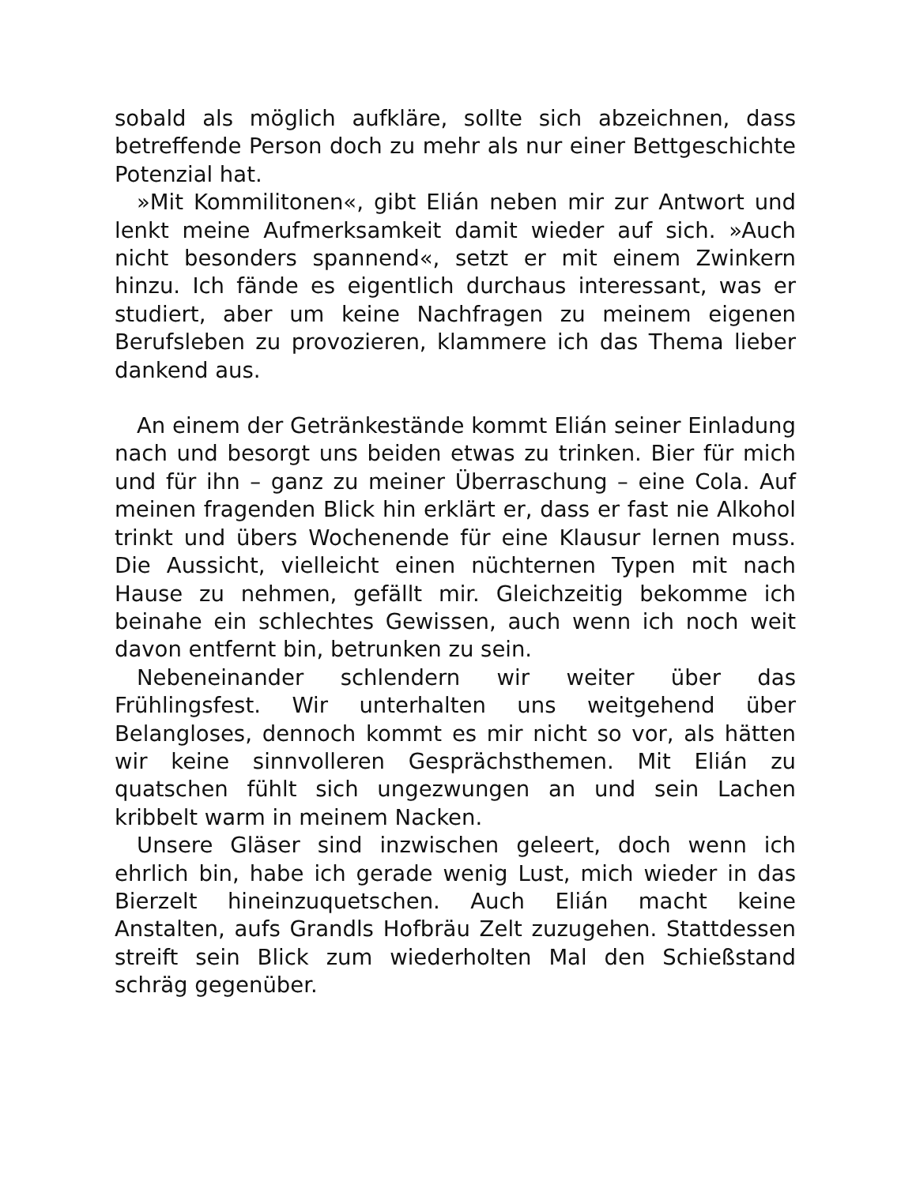sobald als möglich aufkläre, sollte sich abzeichnen, dass betreffende Person doch zu mehr als nur einer Bettgeschichte Potenzial hat.
»Mit Kommilitonen«, gibt Elián neben mir zur Antwort und lenkt meine Aufmerksamkeit damit wieder auf sich. »Auch nicht besonders spannend«, setzt er mit einem Zwinkern hinzu. Ich fände es eigentlich durchaus interessant, was er studiert, aber um keine Nachfragen zu meinem eigenen Berufsleben zu provozieren, klammere ich das Thema lieber dankend aus.
An einem der Getränkestände kommt Elián seiner Einladung nach und besorgt uns beiden etwas zu trinken. Bier für mich und für ihn – ganz zu meiner Überraschung – eine Cola. Auf meinen fragenden Blick hin erklärt er, dass er fast nie Alkohol trinkt und übers Wochenende für eine Klausur lernen muss. Die Aussicht, vielleicht einen nüchternen Typen mit nach Hause zu nehmen, gefällt mir. Gleichzeitig bekomme ich beinahe ein schlechtes Gewissen, auch wenn ich noch weit davon entfernt bin, betrunken zu sein.
Nebeneinander schlendern wir weiter über das Frühlingsfest. Wir unterhalten uns weitgehend über Belangloses, dennoch kommt es mir nicht so vor, als hätten wir keine sinnvolleren Gesprächsthemen. Mit Elián zu quatschen fühlt sich ungezwungen an und sein Lachen kribbelt warm in meinem Nacken.
Unsere Gläser sind inzwischen geleert, doch wenn ich ehrlich bin, habe ich gerade wenig Lust, mich wieder in das Bierzelt hineinzuquetschen. Auch Elián macht keine Anstalten, aufs Grandls Hofbräu Zelt zuzugehen. Stattdessen streift sein Blick zum wiederholten Mal den Schießstand schräg gegenüber.